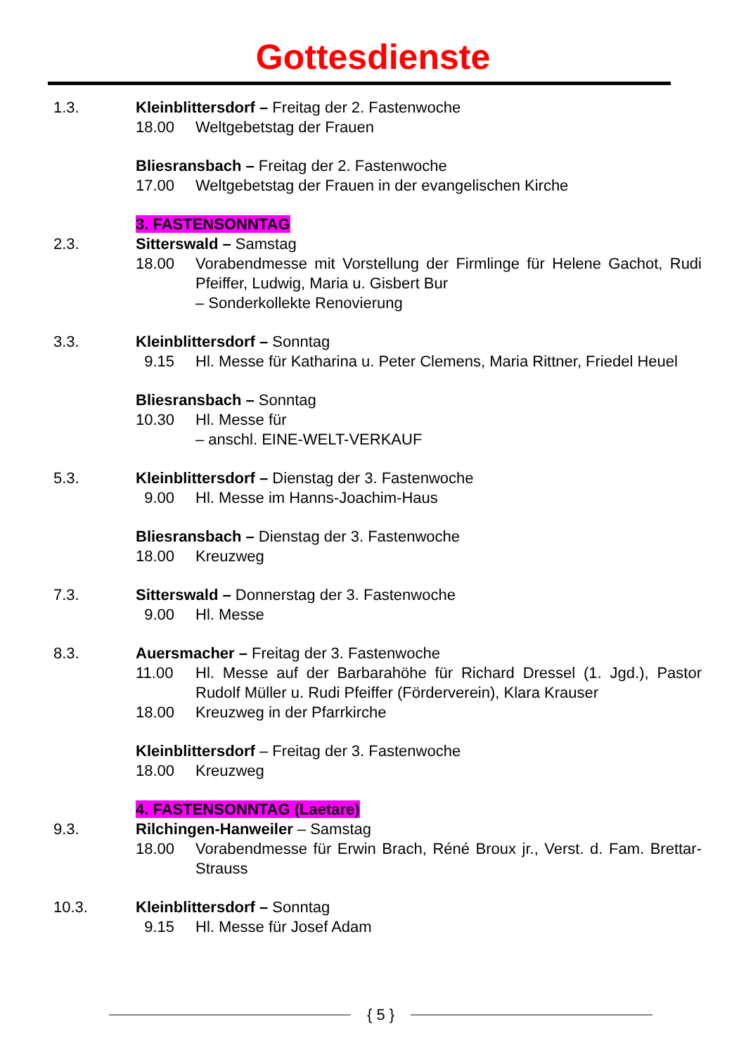Gottesdienste
1.3. Kleinblittersdorf – Freitag der 2. Fastenwoche
18.00 Weltgebetstag der Frauen
Bliesransbach – Freitag der 2. Fastenwoche
17.00 Weltgebetstag der Frauen in der evangelischen Kirche
3. FASTENSONNTAG
2.3. Sitterswald – Samstag
18.00 Vorabendmesse mit Vorstellung der Firmlinge für Helene Gachot, Rudi Pfeiffer, Ludwig, Maria u. Gisbert Bur
– Sonderkollekte Renovierung
3.3. Kleinblittersdorf – Sonntag
9.15 Hl. Messe für Katharina u. Peter Clemens, Maria Rittner, Friedel Heuel
Bliesransbach – Sonntag
10.30 Hl. Messe für
– anschl. EINE-WELT-VERKAUF
5.3. Kleinblittersdorf – Dienstag der 3. Fastenwoche
9.00 Hl. Messe im Hanns-Joachim-Haus
Bliesransbach – Dienstag der 3. Fastenwoche
18.00 Kreuzweg
7.3. Sitterswald – Donnerstag der 3. Fastenwoche
9.00 Hl. Messe
8.3. Auersmacher – Freitag der 3. Fastenwoche
11.00 Hl. Messe auf der Barbarahöhe für Richard Dressel (1. Jgd.), Pastor Rudolf Müller u. Rudi Pfeiffer (Förderverein), Klara Krauser
18.00 Kreuzweg in der Pfarrkirche
Kleinblittersdorf – Freitag der 3. Fastenwoche
18.00 Kreuzweg
4. FASTENSONNTAG (Laetare)
9.3. Rilchingen-Hanweiler – Samstag
18.00 Vorabendmesse für Erwin Brach, Réné Broux jr., Verst. d. Fam. Brettar-Strauss
10.3. Kleinblittersdorf – Sonntag
9.15 Hl. Messe für Josef Adam
{ 5 }